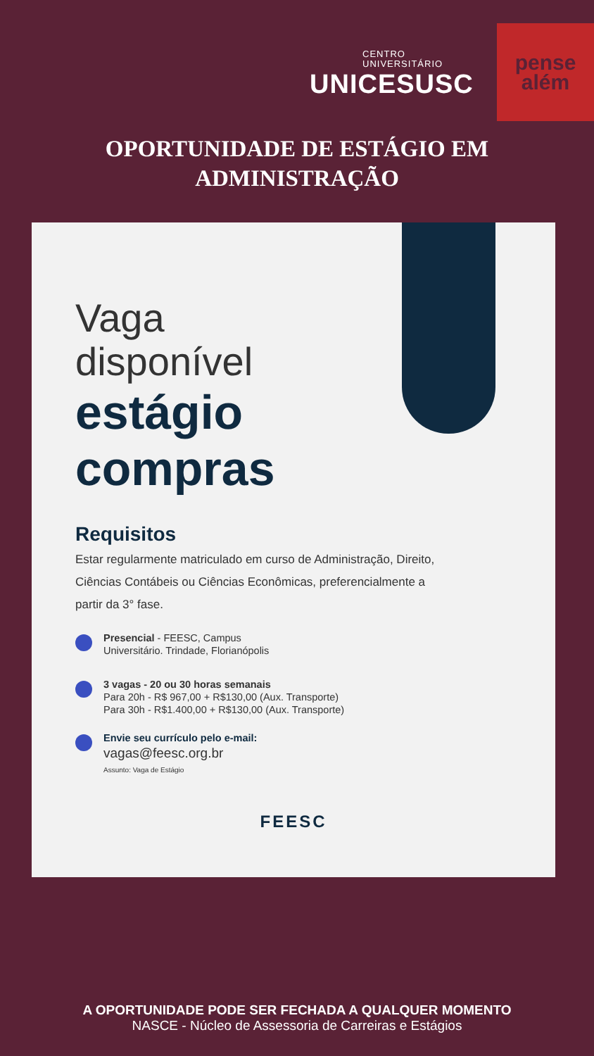CENTRO
UNIVERSITÁRIO
UNICESUSC
pense
além
OPORTUNIDADE DE ESTÁGIO EM
ADMINISTRAÇÃO
Vaga
disponível
estágio
compras
Requisitos
Estar regularmente matriculado em curso de Administração, Direito, Ciências Contábeis ou Ciências Econômicas, preferencialmente a partir da 3° fase.
Presencial - FEESC, Campus
Universitário. Trindade, Florianópolis
3 vagas - 20 ou 30 horas semanais
Para 20h - R$ 967,00 + R$130,00 (Aux. Transporte)
Para 30h - R$1.400,00 + R$130,00 (Aux. Transporte)
Envie seu currículo pelo e-mail:
vagas@feesc.org.br
Assunto: Vaga de Estágio
FEESC
A OPORTUNIDADE PODE SER FECHADA A QUALQUER MOMENTO
NASCE - Núcleo de Assessoria de Carreiras e Estágios